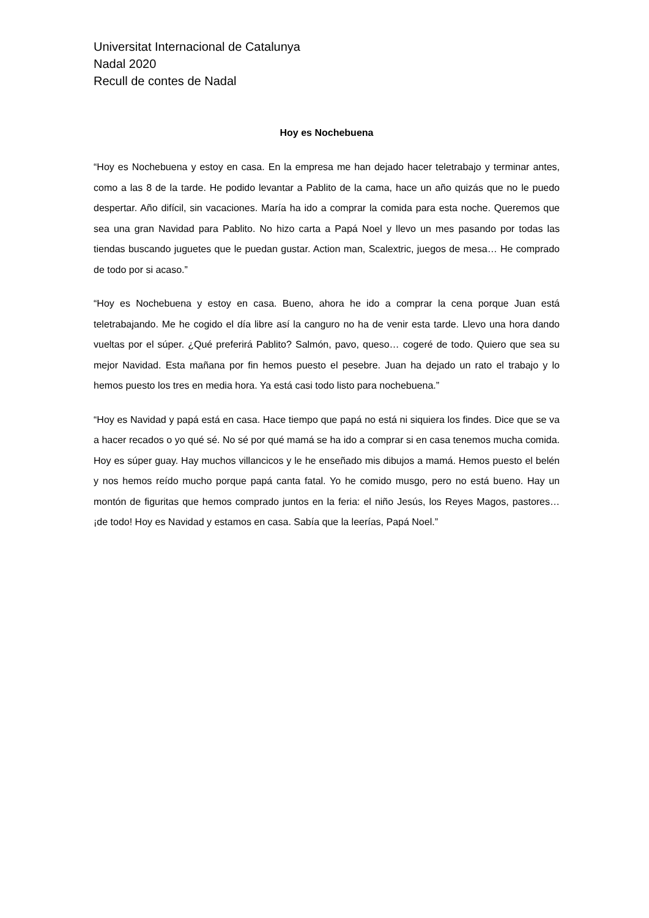Universitat Internacional de Catalunya
Nadal 2020
Recull de contes de Nadal
Hoy es Nochebuena
“Hoy es Nochebuena y estoy en casa. En la empresa me han dejado hacer teletrabajo y terminar antes, como a las 8 de la tarde. He podido levantar a Pablito de la cama, hace un año quizás que no le puedo despertar. Año difícil, sin vacaciones. María ha ido a comprar la comida para esta noche. Queremos que sea una gran Navidad para Pablito. No hizo carta a Papá Noel y llevo un mes pasando por todas las tiendas buscando juguetes que le puedan gustar. Action man, Scalextric, juegos de mesa… He comprado de todo por si acaso.”
“Hoy es Nochebuena y estoy en casa. Bueno, ahora he ido a comprar la cena porque Juan está teletrabajando. Me he cogido el día libre así la canguro no ha de venir esta tarde. Llevo una hora dando vueltas por el súper. ¿Qué preferirá Pablito? Salmón, pavo, queso… cogeré de todo. Quiero que sea su mejor Navidad. Esta mañana por fin hemos puesto el pesebre. Juan ha dejado un rato el trabajo y lo hemos puesto los tres en media hora. Ya está casi todo listo para nochebuena.”
“Hoy es Navidad y papá está en casa. Hace tiempo que papá no está ni siquiera los findes. Dice que se va a hacer recados o yo qué sé. No sé por qué mamá se ha ido a comprar si en casa tenemos mucha comida. Hoy es súper guay. Hay muchos villancicos y le he enseñado mis dibujos a mamá. Hemos puesto el belén y nos hemos reído mucho porque papá canta fatal. Yo he comido musgo, pero no está bueno. Hay un montón de figuritas que hemos comprado juntos en la feria: el niño Jesús, los Reyes Magos, pastores… ¡de todo! Hoy es Navidad y estamos en casa. Sabía que la leerías, Papá Noel.”